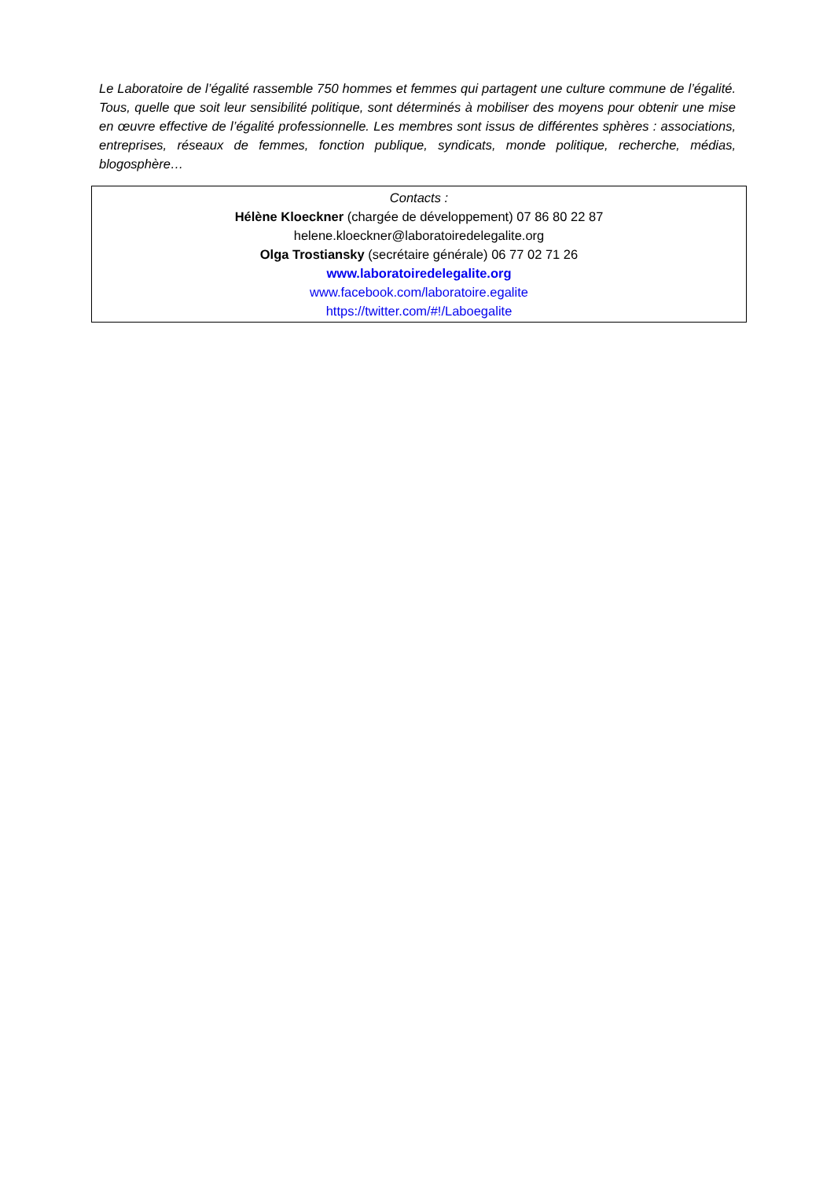Le Laboratoire de l’égalité rassemble 750 hommes et femmes qui partagent une culture commune de l’égalité. Tous, quelle que soit leur sensibilité politique, sont déterminés à mobiliser des moyens pour obtenir une mise en œuvre effective de l’égalité professionnelle. Les membres sont issus de différentes sphères : associations, entreprises, réseaux de femmes, fonction publique, syndicats, monde politique, recherche, médias, blogosphère…
Contacts :
Hélène Kloeckner (chargée de développement) 07 86 80 22 87
helene.kloeckner@laboratoiredelegalite.org
Olga Trostiansky (secrétaire générale) 06 77 02 71 26
www.laboratoiredelegalite.org
www.facebook.com/laboratoire.egalite
https://twitter.com/#!/Laboegalite